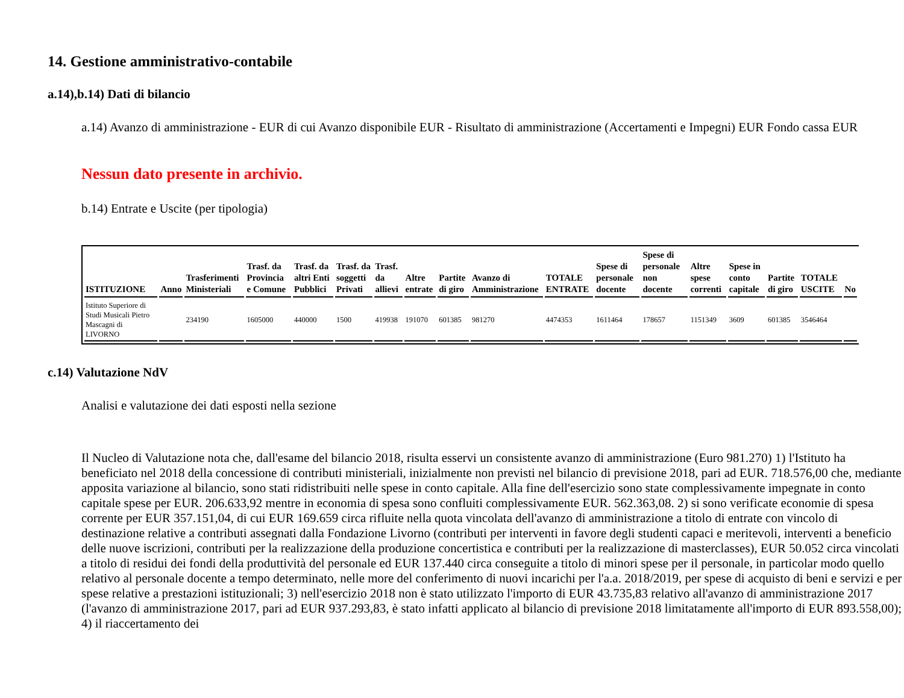14. Gestione amministrativo-contabile
a.14),b.14) Dati di bilancio
a.14) Avanzo di amministrazione - EUR di cui Avanzo disponibile EUR - Risultato di amministrazione (Accertamenti e Impegni) EUR Fondo cassa EUR
Nessun dato presente in archivio.
b.14) Entrate e Uscite (per tipologia)
| ISTITUZIONE | Anno | Trasferimenti Ministeriali | Trasf. da Provincia e Comune | Trasf. da altri Enti Pubblici | Trasf. da soggetti Privati | Trasf. da allievi | Altre entrate | Partite di giro | Avanzo di Amministrazione | TOTALE ENTRATE | Spese di personale docente | Spese di personale non docente | Altre spese correnti | Spese in conto capitale | Partite di giro | TOTALE USCITE | No |
| --- | --- | --- | --- | --- | --- | --- | --- | --- | --- | --- | --- | --- | --- | --- | --- | --- | --- |
| Istituto Superiore di Studi Musicali Pietro Mascagni di LIVORNO | | 234190 | 1605000 | 440000 | 1500 | 419938 | 191070 | 601385 | 981270 | 4474353 | 1611464 | 178657 | 1151349 | 3609 | 601385 | 3546464 | |
c.14) Valutazione NdV
Analisi e valutazione dei dati esposti nella sezione
Il Nucleo di Valutazione nota che, dall'esame del bilancio 2018, risulta esservi un consistente avanzo di amministrazione (Euro 981.270) 1) l'Istituto ha beneficiato nel 2018 della concessione di contributi ministeriali, inizialmente non previsti nel bilancio di previsione 2018, pari ad EUR. 718.576,00 che, mediante apposita variazione al bilancio, sono stati ridistribuiti nelle spese in conto capitale. Alla fine dell'esercizio sono state complessivamente impegnate in conto capitale spese per EUR. 206.633,92 mentre in economia di spesa sono confluiti complessivamente EUR. 562.363,08. 2) si sono verificate economie di spesa corrente per EUR 357.151,04, di cui EUR 169.659 circa rifluite nella quota vincolata dell'avanzo di amministrazione a titolo di entrate con vincolo di destinazione relative a contributi assegnati dalla Fondazione Livorno (contributi per interventi in favore degli studenti capaci e meritevoli, interventi a beneficio delle nuove iscrizioni, contributi per la realizzazione della produzione concertistica e contributi per la realizzazione di masterclasses), EUR 50.052 circa vincolati a titolo di residui dei fondi della produttività del personale ed EUR 137.440 circa conseguite a titolo di minori spese per il personale, in particolar modo quello relativo al personale docente a tempo determinato, nelle more del conferimento di nuovi incarichi per l'a.a. 2018/2019, per spese di acquisto di beni e servizi e per spese relative a prestazioni istituzionali; 3) nell'esercizio 2018 non è stato utilizzato l'importo di EUR 43.735,83 relativo all'avanzo di amministrazione 2017 (l'avanzo di amministrazione 2017, pari ad EUR 937.293,83, è stato infatti applicato al bilancio di previsione 2018 limitatamente all'importo di EUR 893.558,00); 4) il riaccertamento dei